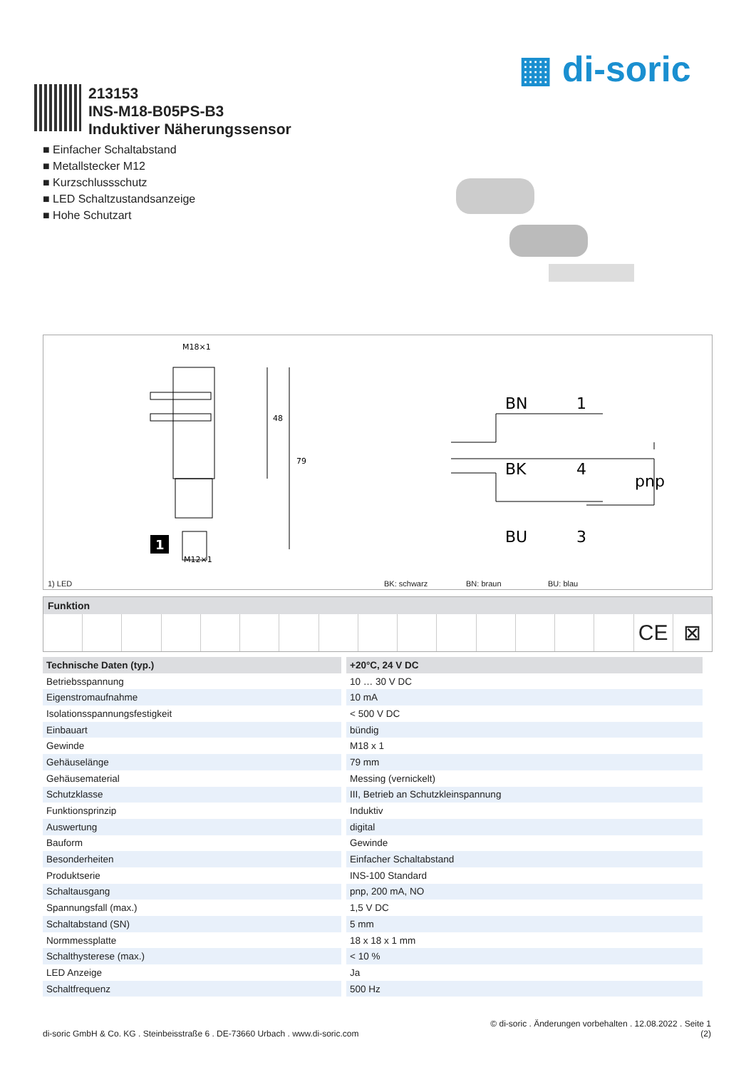▦ di-soric
213153
INS-M18-B05PS-B3
Induktiver Näherungssensor
■ Einfacher Schaltabstand
■ Metallstecker M12
■ Kurzschlussschutz
■ LED Schaltzustandsanzeige
■ Hohe Schutzart
M18×1
79
48
1
M12×1
BN
1
BK
4
BU
3
pnp
1) LED BK: schwarz BN: braun BU: blau
Funktion
CE ⊠
| Technische Daten (typ.) | +20°C, 24 V DC |
| --- | --- |
| Betriebsspannung | 10 … 30 V DC |
| Eigenstromaufnahme | 10 mA |
| Isolationsspannungsfestigkeit | < 500 V DC |
| Einbauart | bündig |
| Gewinde | M18 x 1 |
| Gehäuselänge | 79 mm |
| Gehäusematerial | Messing (vernickelt) |
| Schutzklasse | III, Betrieb an Schutzkleinspannung |
| Funktionsprinzip | Induktiv |
| Auswertung | digital |
| Bauform | Gewinde |
| Besonderheiten | Einfacher Schaltabstand |
| Produktserie | INS-100 Standard |
| Schaltausgang | pnp, 200 mA, NO |
| Spannungsfall (max.) | 1,5 V DC |
| Schaltabstand (SN) | 5 mm |
| Normmessplatte | 18 x 18 x 1 mm |
| Schalthysterese (max.) | < 10 % |
| LED Anzeige | Ja |
| Schaltfrequenz | 500 Hz |
di-soric GmbH & Co. KG . Steinbeisstraße 6 . DE-73660 Urbach . www.di-soric.com © di-soric . Änderungen vorbehalten . 12.08.2022 . Seite 1
(2)